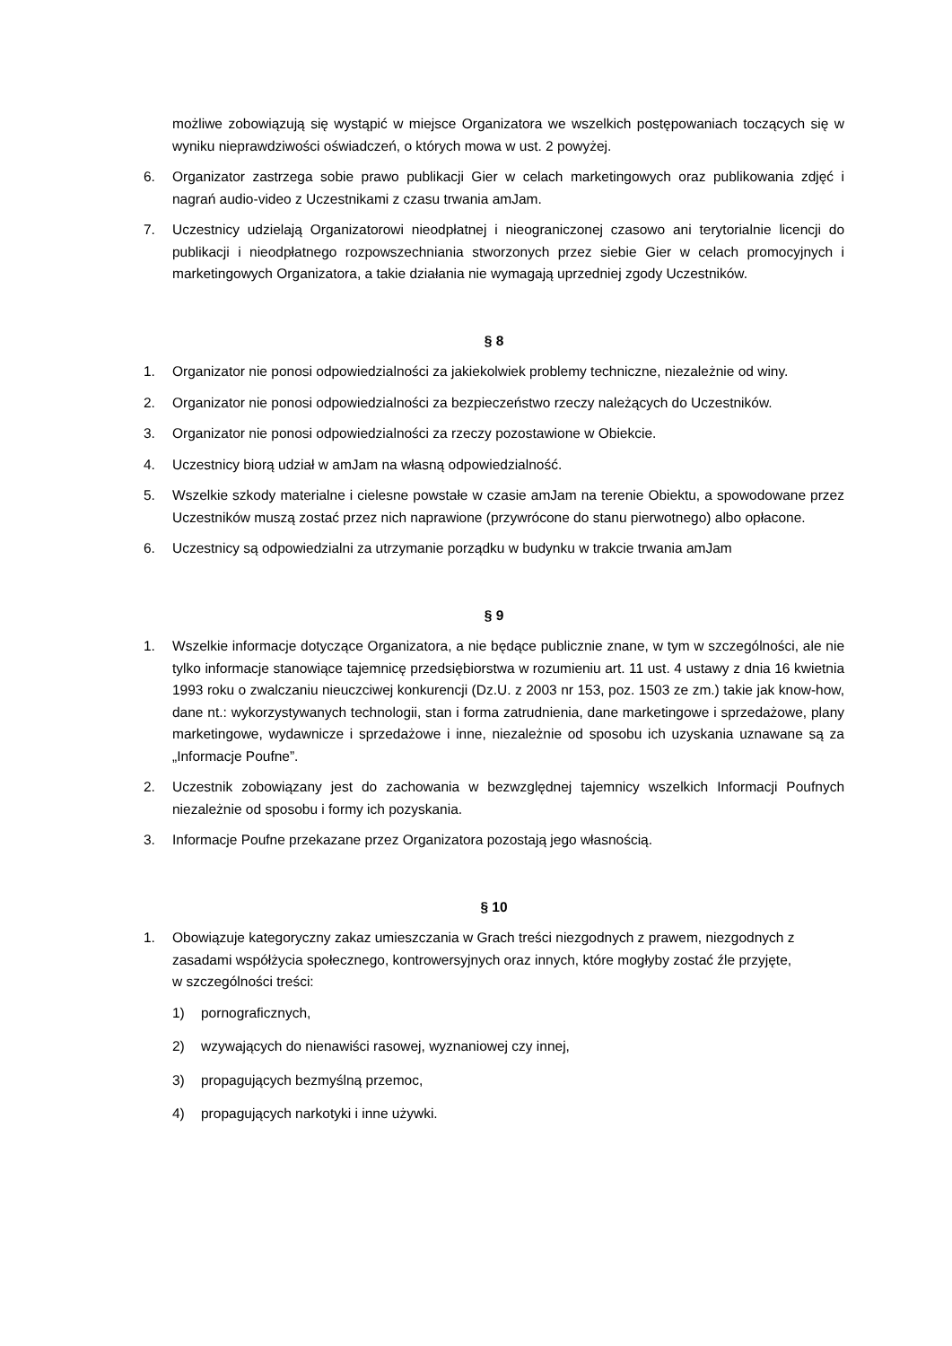możliwe zobowiązują się wystąpić w miejsce Organizatora we wszelkich postępowaniach toczących się w wyniku nieprawdziwości oświadczeń, o których mowa w ust. 2 powyżej.
6. Organizator zastrzega sobie prawo publikacji Gier w celach marketingowych oraz publikowania zdjęć i nagrań audio-video z Uczestnikami z czasu trwania amJam.
7. Uczestnicy udzielają Organizatorowi nieodpłatnej i nieograniczonej czasowo ani terytorialnie licencji do publikacji i nieodpłatnego rozpowszechniania stworzonych przez siebie Gier w celach promocyjnych i marketingowych Organizatora, a takie działania nie wymagają uprzedniej zgody Uczestników.
§ 8
1. Organizator nie ponosi odpowiedzialności za jakiekolwiek problemy techniczne, niezależnie od winy.
2. Organizator nie ponosi odpowiedzialności za bezpieczeństwo rzeczy należących do Uczestników.
3. Organizator nie ponosi odpowiedzialności za rzeczy pozostawione w Obiekcie.
4. Uczestnicy biorą udział w amJam na własną odpowiedzialność.
5. Wszelkie szkody materialne i cielesne powstałe w czasie amJam na terenie Obiektu, a spowodowane przez Uczestników muszą zostać przez nich naprawione (przywrócone do stanu pierwotnego) albo opłacone.
6. Uczestnicy są odpowiedzialni za utrzymanie porządku w budynku w trakcie trwania amJam
§ 9
1. Wszelkie informacje dotyczące Organizatora, a nie będące publicznie znane, w tym w szczególności, ale nie tylko informacje stanowiące tajemnicę przedsiębiorstwa w rozumieniu art. 11 ust. 4 ustawy z dnia 16 kwietnia 1993 roku o zwalczaniu nieuczciwej konkurencji (Dz.U. z 2003 nr 153, poz. 1503 ze zm.) takie jak know-how, dane nt.: wykorzystywanych technologii, stan i forma zatrudnienia, dane marketingowe i sprzedażowe, plany marketingowe, wydawnicze i sprzedażowe i inne, niezależnie od sposobu ich uzyskania uznawane są za „Informacje Poufne”.
2. Uczestnik zobowiązany jest do zachowania w bezwzględnej tajemnicy wszelkich Informacji Poufnych niezależnie od sposobu i formy ich pozyskania.
3. Informacje Poufne przekazane przez Organizatora pozostają jego własnością.
§ 10
1. Obowiązuje kategoryczny zakaz umieszczania w Grach treści niezgodnych z prawem, niezgodnych z zasadami współżycia społecznego, kontrowersyjnych oraz innych, które mogłyby zostać źle przyjęte, w szczególności treści:
1) pornograficznych,
2) wzywających do nienawiści rasowej, wyznaniowej czy innej,
3) propagujących bezmyślną przemoc,
4) propagujących narkotyki i inne używki.